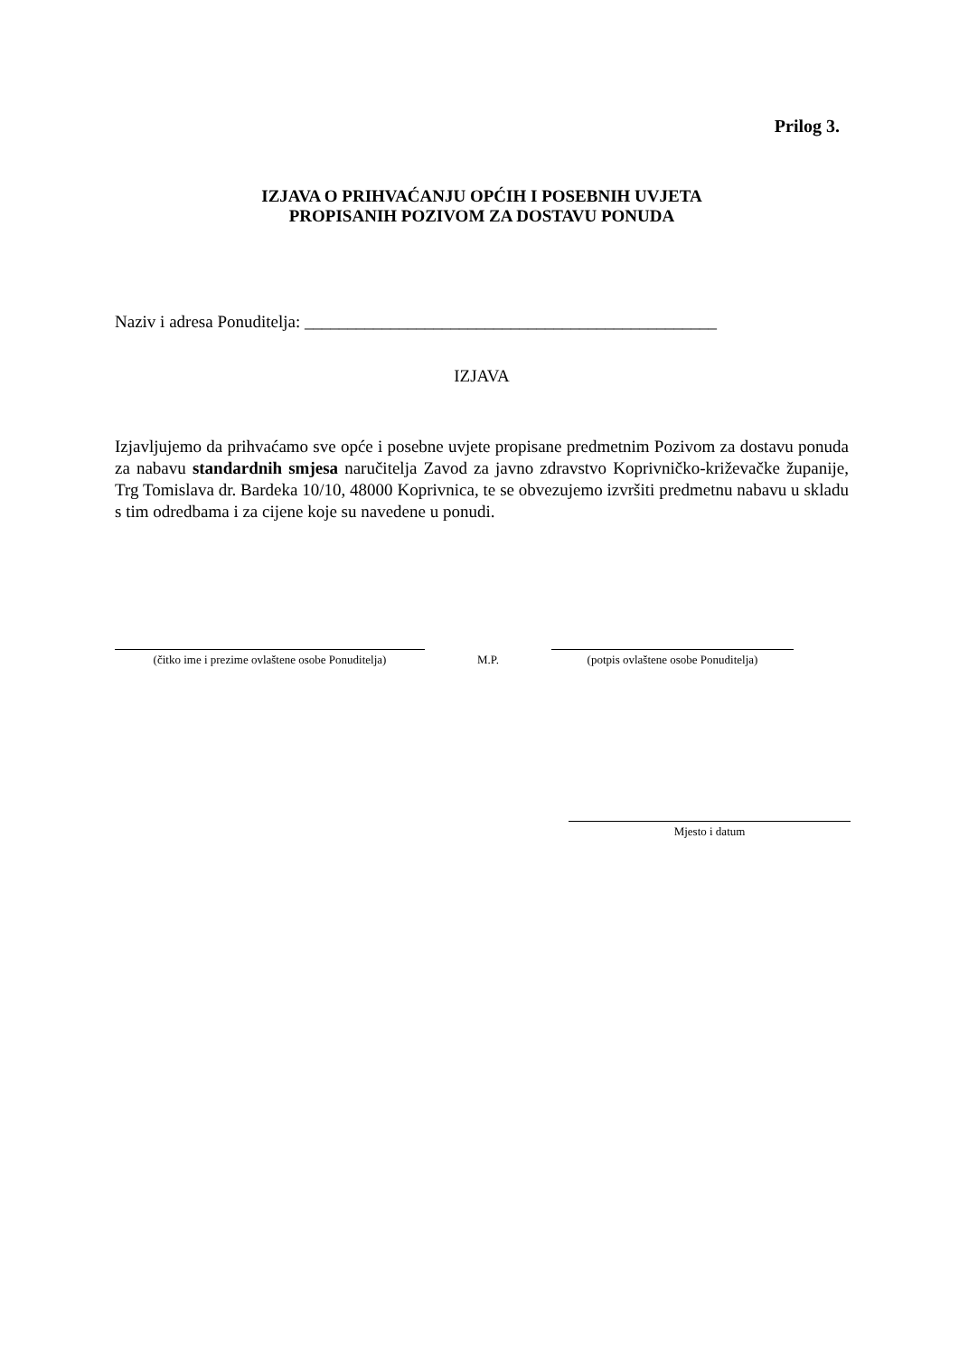Prilog 3.
IZJAVA O PRIHVAĆANJU OPĆIH I POSEBNIH UVJETA
PROPISANIH POZIVOM ZA DOSTAVU PONUDA
Naziv i adresa Ponuditelja: ________________________________________________
IZJAVA
Izjavljujemo da prihvaćamo sve opće i posebne uvjete propisane predmetnim Pozivom za dostavu ponuda za nabavu standardnih smjesa naručitelja Zavod za javno zdravstvo Koprivničko-križevačke županije, Trg Tomislava dr. Bardeka 10/10, 48000 Koprivnica, te se obvezujemo izvršiti predmetnu nabavu u skladu s tim odredbama i za cijene koje su navedene u ponudi.
(čitko ime i prezime ovlaštene osobe Ponuditelja)
M.P.
(potpis ovlaštene osobe Ponuditelja)
Mjesto i datum